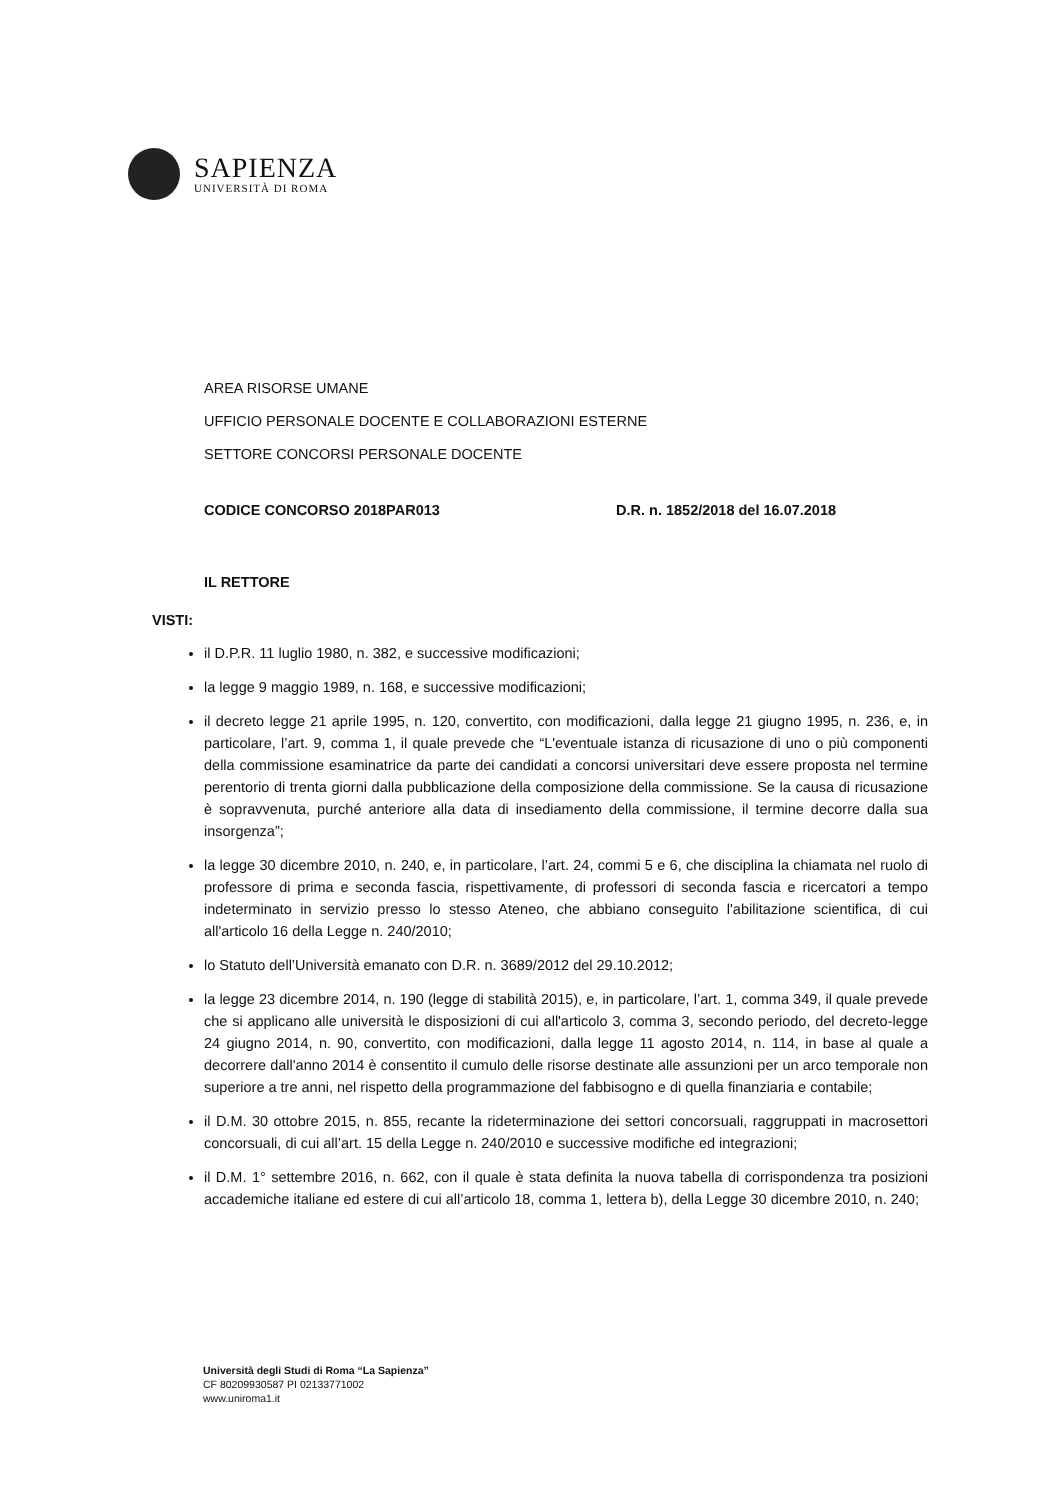SAPIENZA
UNIVERSITÀ DI ROMA
AREA RISORSE UMANE
UFFICIO PERSONALE DOCENTE E COLLABORAZIONI ESTERNE
SETTORE CONCORSI PERSONALE DOCENTE
CODICE CONCORSO 2018PAR013 D.R. n. 1852/2018 del 16.07.2018
IL RETTORE
VISTI:
il D.P.R. 11 luglio 1980, n. 382, e successive modificazioni;
la legge 9 maggio 1989, n. 168, e successive modificazioni;
il decreto legge 21 aprile 1995, n. 120, convertito, con modificazioni, dalla legge 21 giugno 1995, n. 236, e, in particolare, l’art. 9, comma 1, il quale prevede che “L'eventuale istanza di ricusazione di uno o più componenti della commissione esaminatrice da parte dei candidati a concorsi universitari deve essere proposta nel termine perentorio di trenta giorni dalla pubblicazione della composizione della commissione. Se la causa di ricusazione è sopravvenuta, purché anteriore alla data di insediamento della commissione, il termine decorre dalla sua insorgenza”;
la legge 30 dicembre 2010, n. 240, e, in particolare, l’art. 24, commi 5 e 6, che disciplina la chiamata nel ruolo di professore di prima e seconda fascia, rispettivamente, di professori di seconda fascia e ricercatori a tempo indeterminato in servizio presso lo stesso Ateneo, che abbiano conseguito l'abilitazione scientifica, di cui all'articolo 16 della Legge n. 240/2010;
lo Statuto dell’Università emanato con D.R. n. 3689/2012 del 29.10.2012;
la legge 23 dicembre 2014, n. 190 (legge di stabilità 2015), e, in particolare, l’art. 1, comma 349, il quale prevede che si applicano alle università le disposizioni di cui all'articolo 3, comma 3, secondo periodo, del decreto-legge 24 giugno 2014, n. 90, convertito, con modificazioni, dalla legge 11 agosto 2014, n. 114, in base al quale a decorrere dall'anno 2014 è consentito il cumulo delle risorse destinate alle assunzioni per un arco temporale non superiore a tre anni, nel rispetto della programmazione del fabbisogno e di quella finanziaria e contabile;
il D.M. 30 ottobre 2015, n. 855, recante la rideterminazione dei settori concorsuali, raggruppati in macrosettori concorsuali, di cui all’art. 15 della Legge n. 240/2010 e successive modifiche ed integrazioni;
il D.M. 1° settembre 2016, n. 662, con il quale è stata definita la nuova tabella di corrispondenza tra posizioni accademiche italiane ed estere di cui all’articolo 18, comma 1, lettera b), della Legge 30 dicembre 2010, n. 240;
Università degli Studi di Roma “La Sapienza”
CF 80209930587 PI 02133771002
www.uniroma1.it